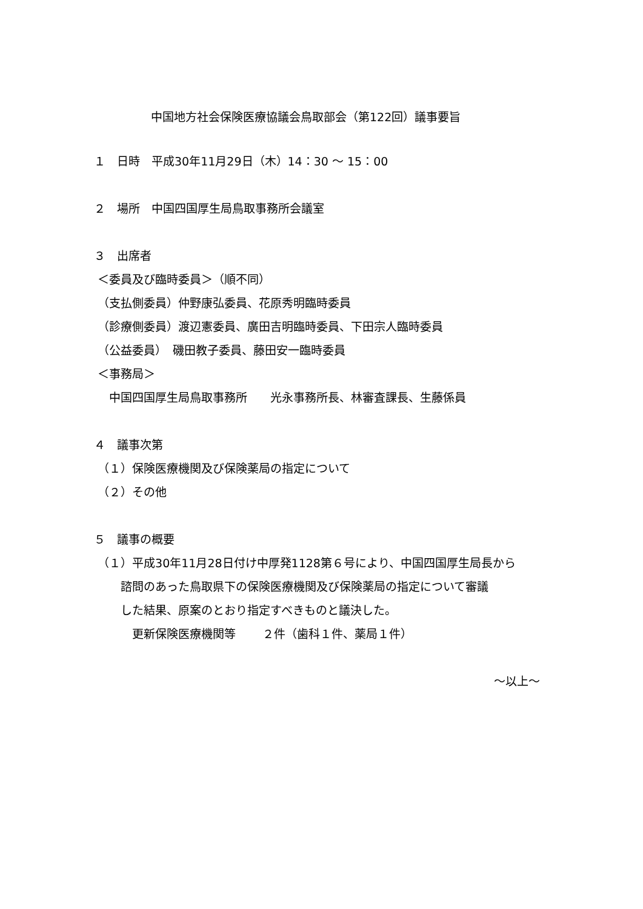中国地方社会保険医療協議会鳥取部会（第122回）議事要旨
１　日時　平成30年11月29日（木）14：30 ～ 15：00
２　場所　中国四国厚生局鳥取事務所会議室
３　出席者
＜委員及び臨時委員＞（順不同）
（支払側委員）仲野康弘委員、花原秀明臨時委員
（診療側委員）渡辺憲委員、廣田吉明臨時委員、下田宗人臨時委員
（公益委員）　磯田教子委員、藤田安一臨時委員
＜事務局＞
　 中国四国厚生局鳥取事務所　　光永事務所長、林審査課長、生藤係員
４　議事次第
（１）保険医療機関及び保険薬局の指定について
（２）その他
５　議事の概要
（１）平成30年11月28日付け中厚発1128第６号により、中国四国厚生局長から
　　 諮問のあった鳥取県下の保険医療機関及び保険薬局の指定について審議
　　 した結果、原案のとおり指定すべきものと議決した。
　　　 更新保険医療機関等　　 ２件（歯科１件、薬局１件）
～以上～